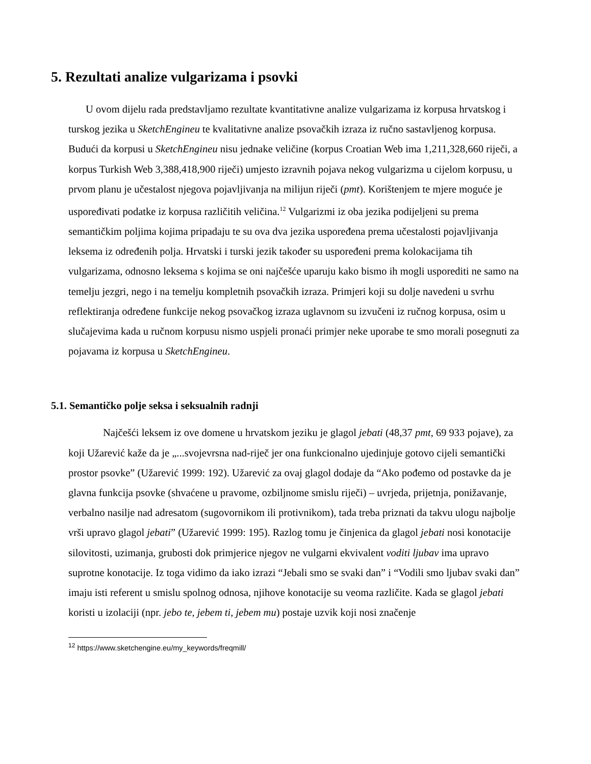5. Rezultati analize vulgarizama i psovki
U ovom dijelu rada predstavljamo rezultate kvantitativne analize vulgarizama iz korpusa hrvatskog i turskog jezika u SketchEngineu te kvalitativne analize psovačkih izraza iz ručno sastavljenog korpusa. Budući da korpusi u SketchEngineu nisu jednake veličine (korpus Croatian Web ima 1,211,328,660 riječi, a korpus Turkish Web 3,388,418,900 riječi) umjesto izravnih pojava nekog vulgarizma u cijelom korpusu, u prvom planu je učestalost njegova pojavljivanja na milijun riječi (pmt). Korištenjem te mjere moguće je uspoređivati podatke iz korpusa različitih veličina.<sup>12</sup> Vulgarizmi iz oba jezika podijeljeni su prema semantičkim poljima kojima pripadaju te su ova dva jezika uspoređena prema učestalosti pojavljivanja leksema iz određenih polja. Hrvatski i turski jezik također su uspoređeni prema kolokacijama tih vulgarizama, odnosno leksema s kojima se oni najčešće uparuju kako bismo ih mogli usporediti ne samo na temelju jezgri, nego i na temelju kompletnih psovačkih izraza. Primjeri koji su dolje navedeni u svrhu reflektiranja određene funkcije nekog psovačkog izraza uglavnom su izvučeni iz ručnog korpusa, osim u slučajevima kada u ručnom korpusu nismo uspjeli pronaći primjer neke uporabe te smo morali posegnuti za pojavama iz korpusa u SketchEngineu.
5.1. Semantičko polje seksa i seksualnih radnji
Najčešći leksem iz ove domene u hrvatskom jeziku je glagol jebati (48,37 pmt, 69 933 pojave), za koji Užarević kaže da je „...svojevrsna nad-riječ jer ona funkcionalno ujedinjuje gotovo cijeli semantički prostor psovke” (Užarević 1999: 192). Užarević za ovaj glagol dodaje da “Ako pođemo od postavke da je glavna funkcija psovke (shvaćene u pravome, ozbiljnome smislu riječi) – uvrjeda, prijetnja, ponižavanje, verbalno nasilje nad adresatom (sugovornikom ili protivnikom), tada treba priznati da takvu ulogu najbolje vrši upravo glagol jebati” (Užarević 1999: 195). Razlog tomu je činjenica da glagol jebati nosi konotacije silovitosti, uzimanja, grubosti dok primjerice njegov ne vulgarni ekvivalent voditi ljubav ima upravo suprotne konotacije. Iz toga vidimo da iako izrazi “Jebali smo se svaki dan” i “Vodili smo ljubav svaki dan” imaju isti referent u smislu spolnog odnosa, njihove konotacije su veoma različite. Kada se glagol jebati koristi u izolaciji (npr. jebo te, jebem ti, jebem mu) postaje uzvik koji nosi značenje
<sup>12</sup> https://www.sketchengine.eu/my_keywords/freqmill/